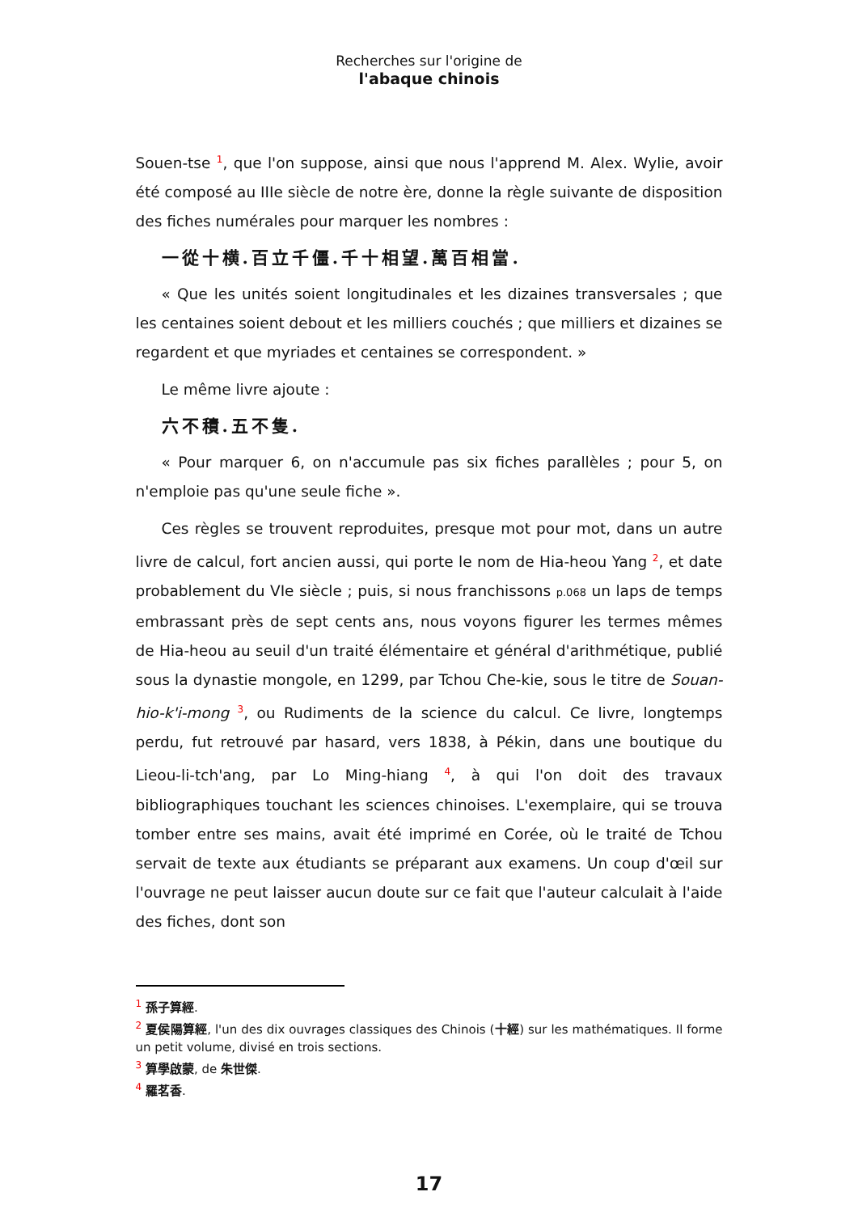Recherches sur l'origine de
l'abaque chinois
Souen-tse <sup>1</sup>, que l'on suppose, ainsi que nous l'apprend M. Alex. Wylie, avoir été composé au IIIe siècle de notre ère, donne la règle suivante de disposition des fiches numérales pour marquer les nombres :
一從十横.百立千僵.千十相望.萬百相當.
« Que les unités soient longitudinales et les dizaines transversales ; que les centaines soient debout et les milliers couchés ; que milliers et dizaines se regardent et que myriades et centaines se correspondent. »
Le même livre ajoute :
六不積.五不隻.
« Pour marquer 6, on n'accumule pas six fiches parallèles ; pour 5, on n'emploie pas qu'une seule fiche ».
Ces règles se trouvent reproduites, presque mot pour mot, dans un autre livre de calcul, fort ancien aussi, qui porte le nom de Hia-heou Yang <sup>2</sup>, et date probablement du VIe siècle ; puis, si nous franchissons p.068 un laps de temps embrassant près de sept cents ans, nous voyons figurer les termes mêmes de Hia-heou au seuil d'un traité élémentaire et général d'arithmétique, publié sous la dynastie mongole, en 1299, par Tchou Che-kie, sous le titre de Souan-hio-k'i-mong <sup>3</sup>, ou Rudiments de la science du calcul. Ce livre, longtemps perdu, fut retrouvé par hasard, vers 1838, à Pékin, dans une boutique du Lieou-li-tch'ang, par Lo Ming-hiang <sup>4</sup>, à qui l'on doit des travaux bibliographiques touchant les sciences chinoises. L'exemplaire, qui se trouva tomber entre ses mains, avait été imprimé en Corée, où le traité de Tchou servait de texte aux étudiants se préparant aux examens. Un coup d'œil sur l'ouvrage ne peut laisser aucun doute sur ce fait que l'auteur calculait à l'aide des fiches, dont son
<sup>1</sup> 孫子算經.
<sup>2</sup> 夏侯陽算經, l'un des dix ouvrages classiques des Chinois (十經) sur les mathématiques. Il forme un petit volume, divisé en trois sections.
<sup>3</sup> 算學啟蒙, de 朱世傑.
<sup>4</sup> 羅茗香.
17